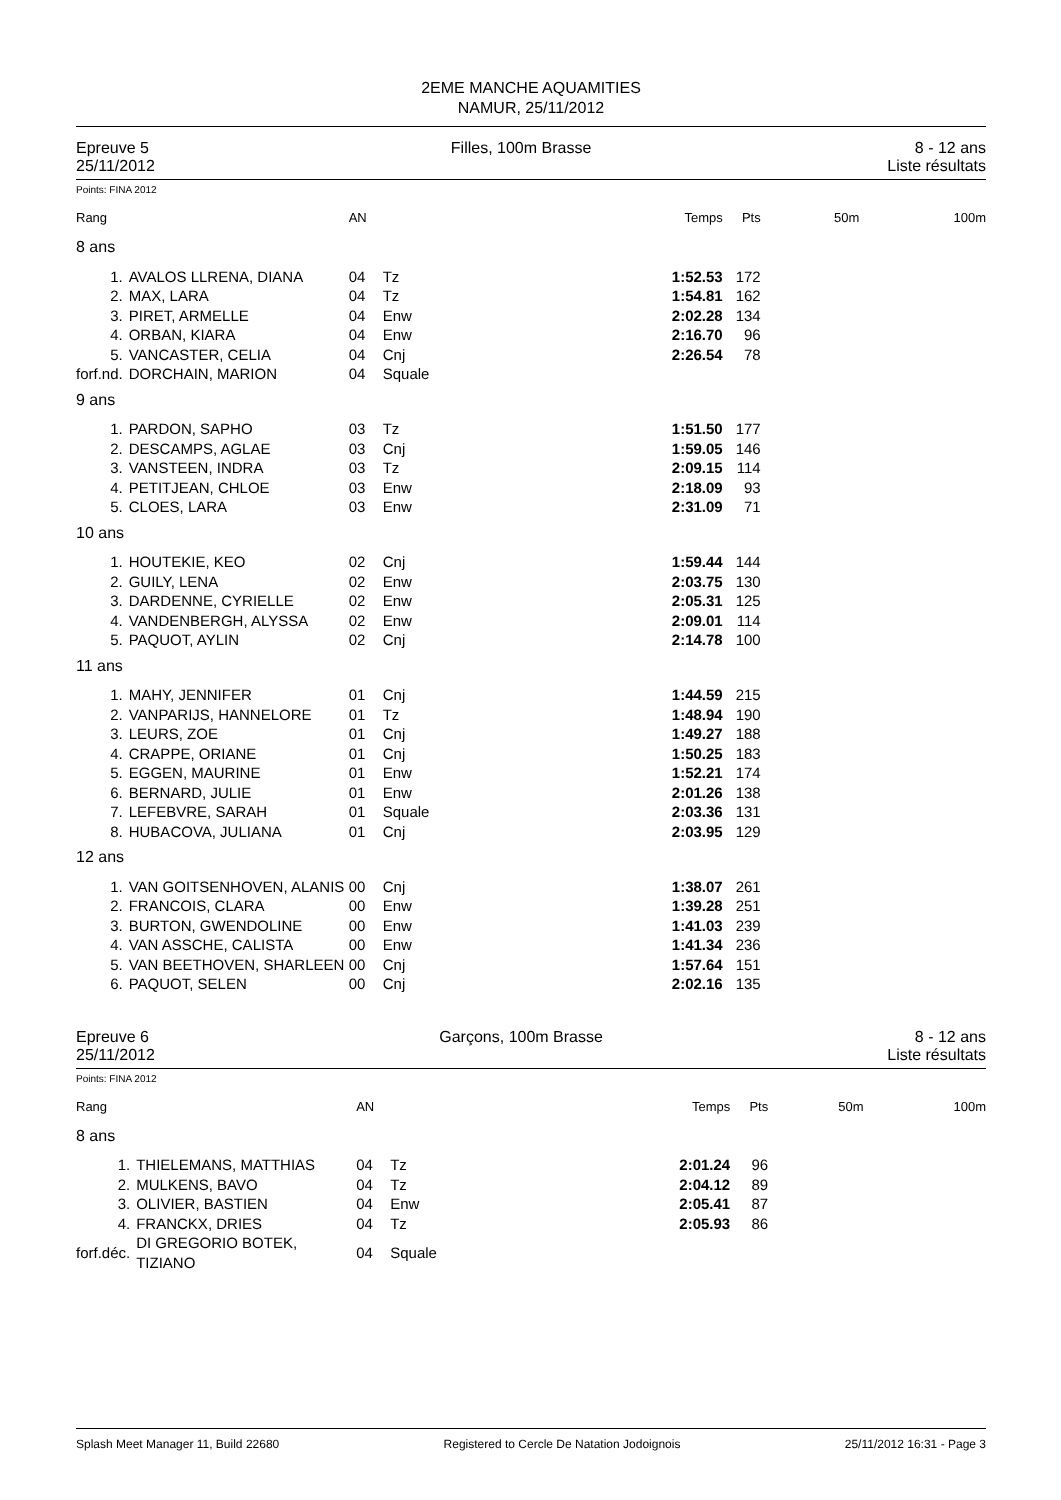2EME MANCHE AQUAMITIES
NAMUR, 25/11/2012
Epreuve 5
25/11/2012
Filles, 100m Brasse 8 - 12 ans
Liste résultats
Points: FINA 2012
| Rang | | AN | | Temps | Pts | 50m | 100m |
| --- | --- | --- | --- | --- | --- | --- | --- |
| 8 ans | | | | | | | |
| 1. | AVALOS LLRENA, DIANA | 04 | Tz | 1:52.53 | 172 | | |
| 2. | MAX, LARA | 04 | Tz | 1:54.81 | 162 | | |
| 3. | PIRET, ARMELLE | 04 | Enw | 2:02.28 | 134 | | |
| 4. | ORBAN, KIARA | 04 | Enw | 2:16.70 | 96 | | |
| 5. | VANCASTER, CELIA | 04 | Cnj | 2:26.54 | 78 | | |
| forf.nd. | DORCHAIN, MARION | 04 | Squale | | | | |
| 9 ans | | | | | | | |
| 1. | PARDON, SAPHO | 03 | Tz | 1:51.50 | 177 | | |
| 2. | DESCAMPS, AGLAE | 03 | Cnj | 1:59.05 | 146 | | |
| 3. | VANSTEEN, INDRA | 03 | Tz | 2:09.15 | 114 | | |
| 4. | PETITJEAN, CHLOE | 03 | Enw | 2:18.09 | 93 | | |
| 5. | CLOES, LARA | 03 | Enw | 2:31.09 | 71 | | |
| 10 ans | | | | | | | |
| 1. | HOUTEKIE, KEO | 02 | Cnj | 1:59.44 | 144 | | |
| 2. | GUILY, LENA | 02 | Enw | 2:03.75 | 130 | | |
| 3. | DARDENNE, CYRIELLE | 02 | Enw | 2:05.31 | 125 | | |
| 4. | VANDENBERGH, ALYSSA | 02 | Enw | 2:09.01 | 114 | | |
| 5. | PAQUOT, AYLIN | 02 | Cnj | 2:14.78 | 100 | | |
| 11 ans | | | | | | | |
| 1. | MAHY, JENNIFER | 01 | Cnj | 1:44.59 | 215 | | |
| 2. | VANPARIJS, HANNELORE | 01 | Tz | 1:48.94 | 190 | | |
| 3. | LEURS, ZOE | 01 | Cnj | 1:49.27 | 188 | | |
| 4. | CRAPPE, ORIANE | 01 | Cnj | 1:50.25 | 183 | | |
| 5. | EGGEN, MAURINE | 01 | Enw | 1:52.21 | 174 | | |
| 6. | BERNARD, JULIE | 01 | Enw | 2:01.26 | 138 | | |
| 7. | LEFEBVRE, SARAH | 01 | Squale | 2:03.36 | 131 | | |
| 8. | HUBACOVA, JULIANA | 01 | Cnj | 2:03.95 | 129 | | |
| 12 ans | | | | | | | |
| 1. | VAN GOITSENHOVEN, ALANIS | 00 | Cnj | 1:38.07 | 261 | | |
| 2. | FRANCOIS, CLARA | 00 | Enw | 1:39.28 | 251 | | |
| 3. | BURTON, GWENDOLINE | 00 | Enw | 1:41.03 | 239 | | |
| 4. | VAN ASSCHE, CALISTA | 00 | Enw | 1:41.34 | 236 | | |
| 5. | VAN BEETHOVEN, SHARLEEN | 00 | Cnj | 1:57.64 | 151 | | |
| 6. | PAQUOT, SELEN | 00 | Cnj | 2:02.16 | 135 | | |
Epreuve 6
25/11/2012
Garçons, 100m Brasse 8 - 12 ans
Liste résultats
Points: FINA 2012
| Rang | | AN | | Temps | Pts | 50m | 100m |
| --- | --- | --- | --- | --- | --- | --- | --- |
| 8 ans | | | | | | | |
| 1. | THIELEMANS, MATTHIAS | 04 | Tz | 2:01.24 | 96 | | |
| 2. | MULKENS, BAVO | 04 | Tz | 2:04.12 | 89 | | |
| 3. | OLIVIER, BASTIEN | 04 | Enw | 2:05.41 | 87 | | |
| 4. | FRANCKX, DRIES | 04 | Tz | 2:05.93 | 86 | | |
| forf.déc. | DI GREGORIO BOTEK, TIZIANO | 04 | Squale | | | | |
Splash Meet Manager 11, Build 22680 Registered to Cercle De Natation Jodoignois 25/11/2012 16:31 - Page 3